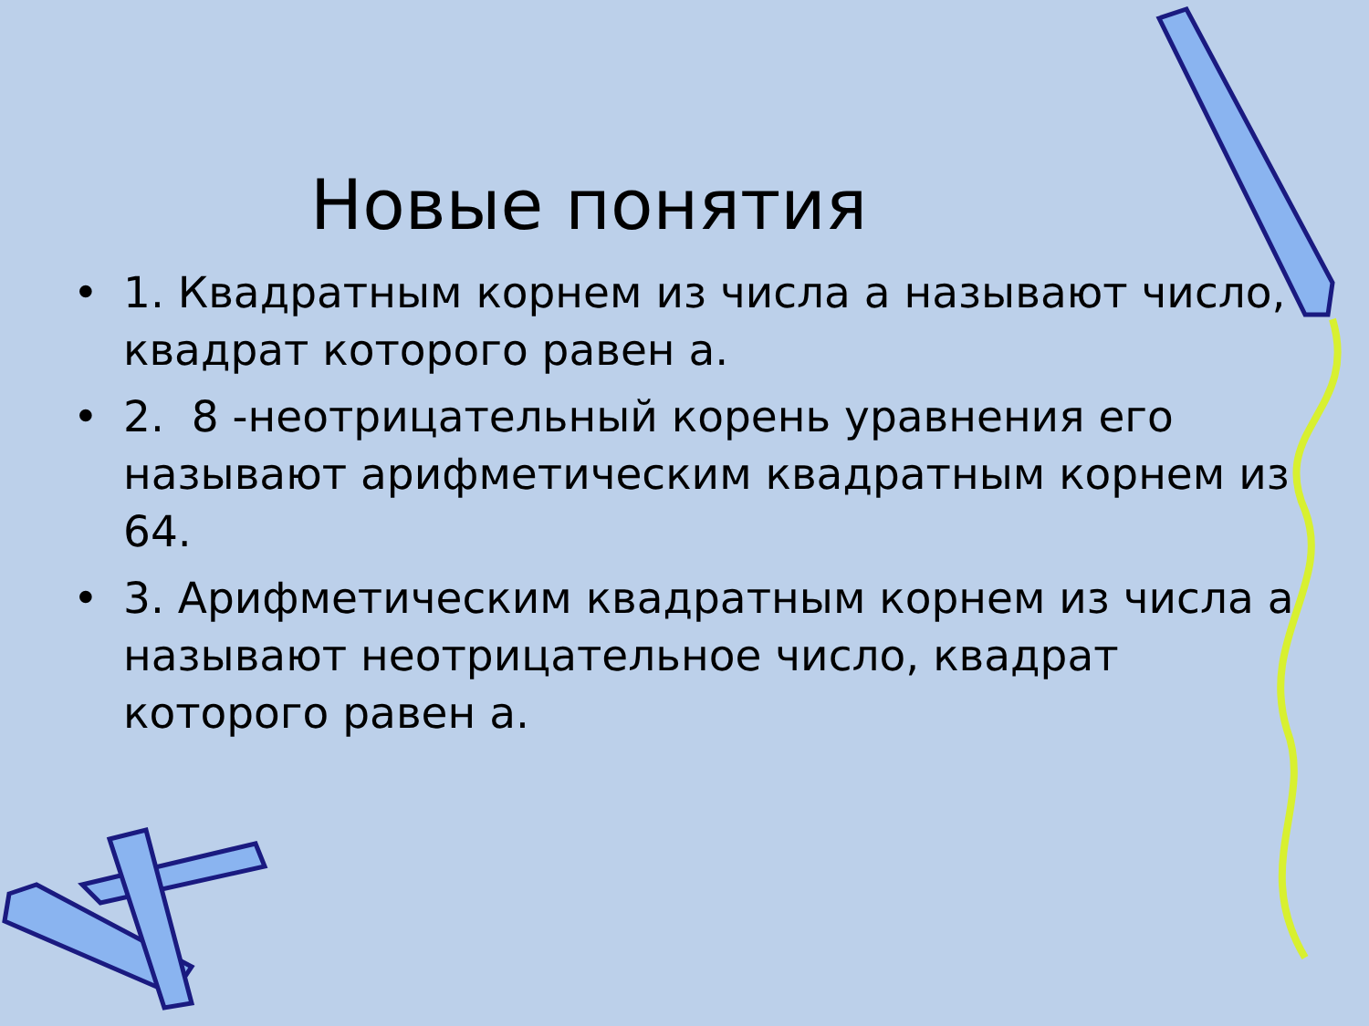Новые понятия
• 1. Квадратным корнем из числа а называют число, квадрат которого равен а.
• 2. 8 -неотрицательный корень уравнения его называют арифметическим квадратным корнем из 64.
• 3. Арифметическим квадратным корнем из числа а называют неотрицательное число, квадрат которого равен а.